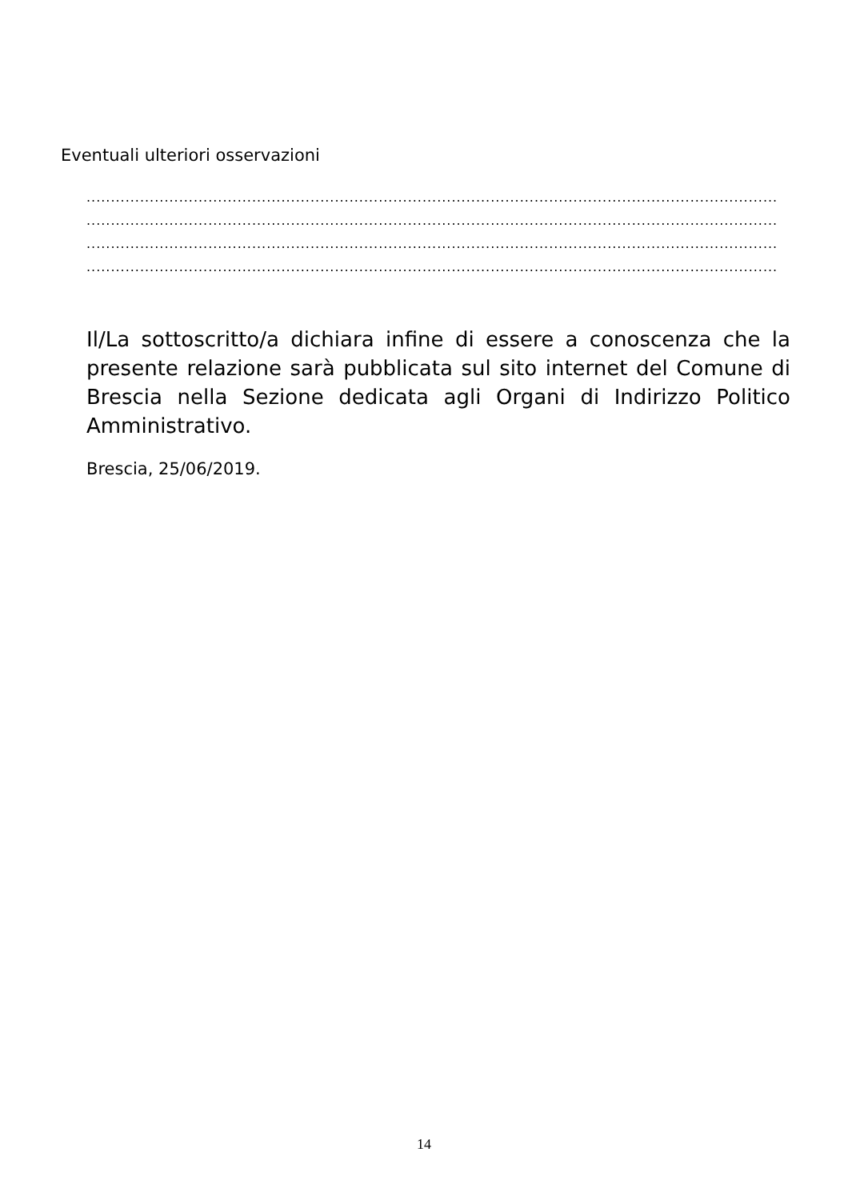Eventuali ulteriori osservazioni
..............................................................................................................................................
..............................................................................................................................................
..............................................................................................................................................
..............................................................................................................................................
Il/La sottoscritto/a dichiara infine di essere a conoscenza che la presente relazione sarà pubblicata sul sito internet del Comune di Brescia nella Sezione dedicata agli Organi di Indirizzo Politico Amministrativo.
Brescia, 25/06/2019.
14